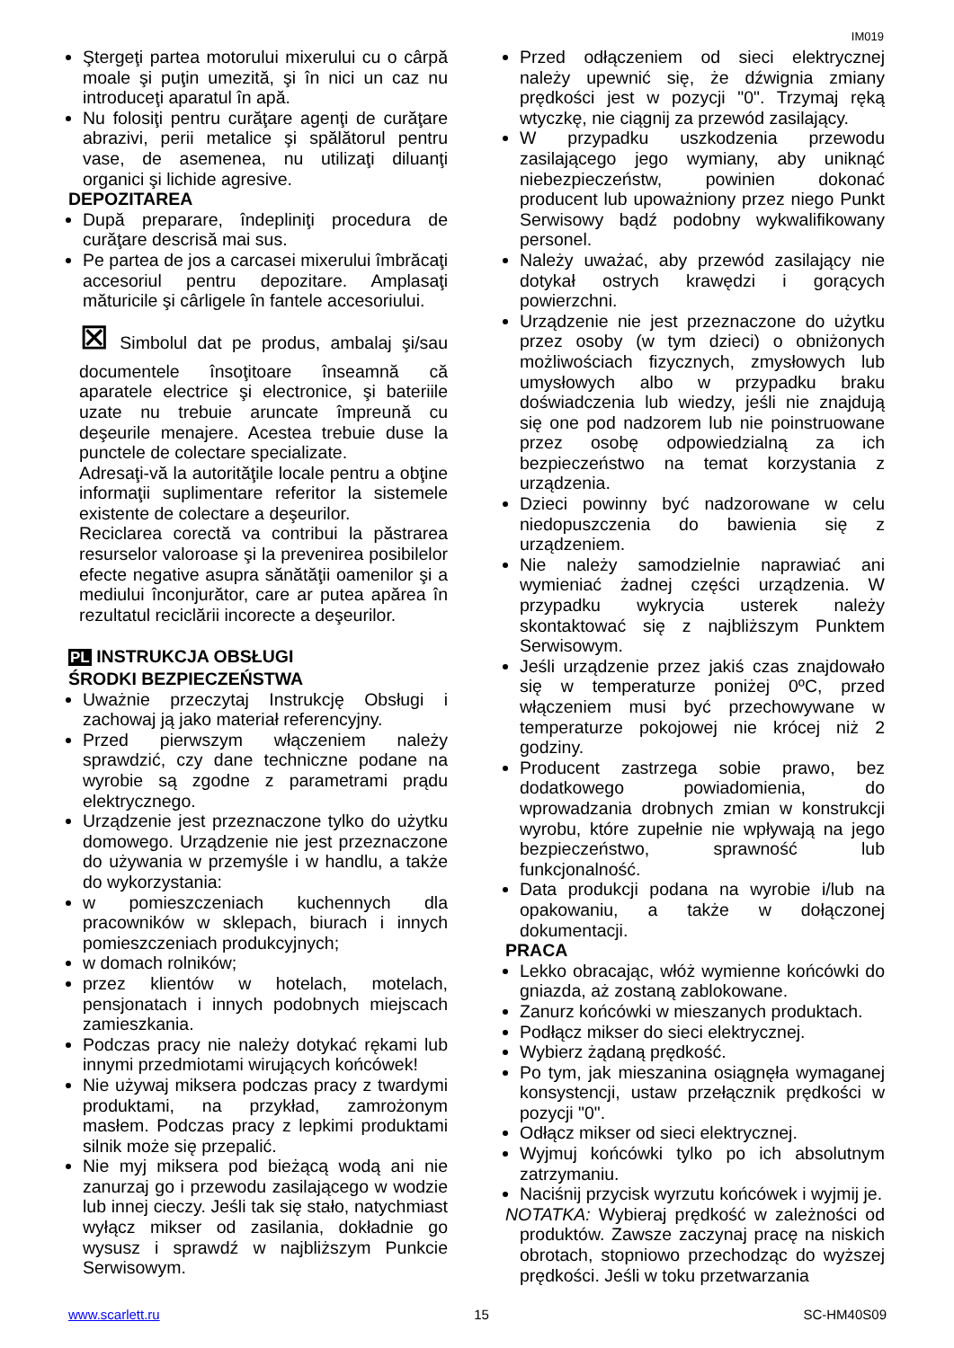IM019
Ştergeţi partea motorului mixerului cu o cârpă moale şi puţin umezită, şi în nici un caz nu introduceţi aparatul în apă.
Nu folosiţi pentru curăţare agenţi de curăţare abrazivi, perii metalice şi spălătorul pentru vase, de asemenea, nu utilizaţi diluanţi organici şi lichide agresive.
DEPOZITAREA
După preparare, îndepliniţi procedura de curăţare descrisă mai sus.
Pe partea de jos a carcasei mixerului îmbrăcaţi accesoriul pentru depozitare. Amplasaţi măturicile şi cârligele în fantele accesoriului.
⊠ Simbolul dat pe produs, ambalaj şi/sau documentele însoţitoare înseamnă că aparatele electrice şi electronice, şi bateriile uzate nu trebuie aruncate împreună cu deşeurile menajere. Acestea trebuie duse la punctele de colectare specializate.
Adresaţi-vă la autorităţile locale pentru a obţine informaţii suplimentare referitor la sistemele existente de colectare a deşeurilor.
Reciclarea corectă va contribui la păstrarea resurselor valoroase şi la prevenirea posibilelor efecte negative asupra sănătăţii oamenilor şi a mediului înconjurător, care ar putea apărea în rezultatul reciclării incorecte a deşeurilor.
PL INSTRUKCJA OBSŁUGI
ŚRODKI BEZPIECZEŃSTWA
Uważnie przeczytaj Instrukcję Obsługi i zachowaj ją jako materiał referencyjny.
Przed pierwszym włączeniem należy sprawdzić, czy dane techniczne podane na wyrobie są zgodne z parametrami prądu elektrycznego.
Urządzenie jest przeznaczone tylko do użytku domowego. Urządzenie nie jest przeznaczone do używania w przemyśle i w handlu, a także do wykorzystania:
w pomieszczeniach kuchennych dla pracowników w sklepach, biurach i innych pomieszczeniach produkcyjnych;
w domach rolników;
przez klientów w hotelach, motelach, pensjonatach i innych podobnych miejscach zamieszkania.
Podczas pracy nie należy dotykać rękami lub innymi przedmiotami wirujących końcówek!
Nie używaj miksera podczas pracy z twardymi produktami, na przykład, zamrożonym masłem. Podczas pracy z lepkimi produktami silnik może się przepalić.
Nie myj miksera pod bieżącą wodą ani nie zanurzaj go i przewodu zasilającego w wodzie lub innej cieczy. Jeśli tak się stało, natychmiast wyłącz mikser od zasilania, dokładnie go wysusz i sprawdź w najbliższym Punkcie Serwisowym.
Przed odłączeniem od sieci elektrycznej należy upewnić się, że dźwignia zmiany prędkości jest w pozycji "0". Trzymaj ręką wtyczkę, nie ciągnij za przewód zasilający.
W przypadku uszkodzenia przewodu zasilającego jego wymiany, aby uniknąć niebezpieczeństw, powinien dokonać producent lub upoważniony przez niego Punkt Serwisowy bądź podobny wykwalifikowany personel.
Należy uważać, aby przewód zasilający nie dotykał ostrych krawędzi i gorących powierzchni.
Urządzenie nie jest przeznaczone do użytku przez osoby (w tym dzieci) o obniżonych możliwościach fizycznych, zmysłowych lub umysłowych albo w przypadku braku doświadczenia lub wiedzy, jeśli nie znajdują się one pod nadzorem lub nie poinstruowane przez osobę odpowiedzialną za ich bezpieczeństwo na temat korzystania z urządzenia.
Dzieci powinny być nadzorowane w celu niedopuszczenia do bawienia się z urządzeniem.
Nie należy samodzielnie naprawiać ani wymieniać żadnej części urządzenia. W przypadku wykrycia usterek należy skontaktować się z najbliższym Punktem Serwisowym.
Jeśli urządzenie przez jakiś czas znajdowało się w temperaturze poniżej 0ºC, przed włączeniem musi być przechowywane w temperaturze pokojowej nie krócej niż 2 godziny.
Producent zastrzega sobie prawo, bez dodatkowego powiadomienia, do wprowadzania drobnych zmian w konstrukcji wyrobu, które zupełnie nie wpływają na jego bezpieczeństwo, sprawność lub funkcjonalność.
Data produkcji podana na wyrobie i/lub na opakowaniu, a także w dołączonej dokumentacji.
PRACA
Lekko obracając, włóż wymienne końcówki do gniazda, aż zostaną zablokowane.
Zanurz końcówki w mieszanych produktach.
Podłącz mikser do sieci elektrycznej.
Wybierz żądaną prędkość.
Po tym, jak mieszanina osiągnęła wymaganej konsystencji, ustaw przełącznik prędkości w pozycji "0".
Odłącz mikser od sieci elektrycznej.
Wyjmuj końcówki tylko po ich absolutnym zatrzymaniu.
Naciśnij przycisk wyrzutu końcówek i wyjmij je.
NOTATKA: Wybieraj prędkość w zależności od produktów. Zawsze zaczynaj pracę na niskich obrotach, stopniowo przechodząc do wyższej prędkości. Jeśli w toku przetwarzania
www.scarlett.ru 15 SC-HM40S09